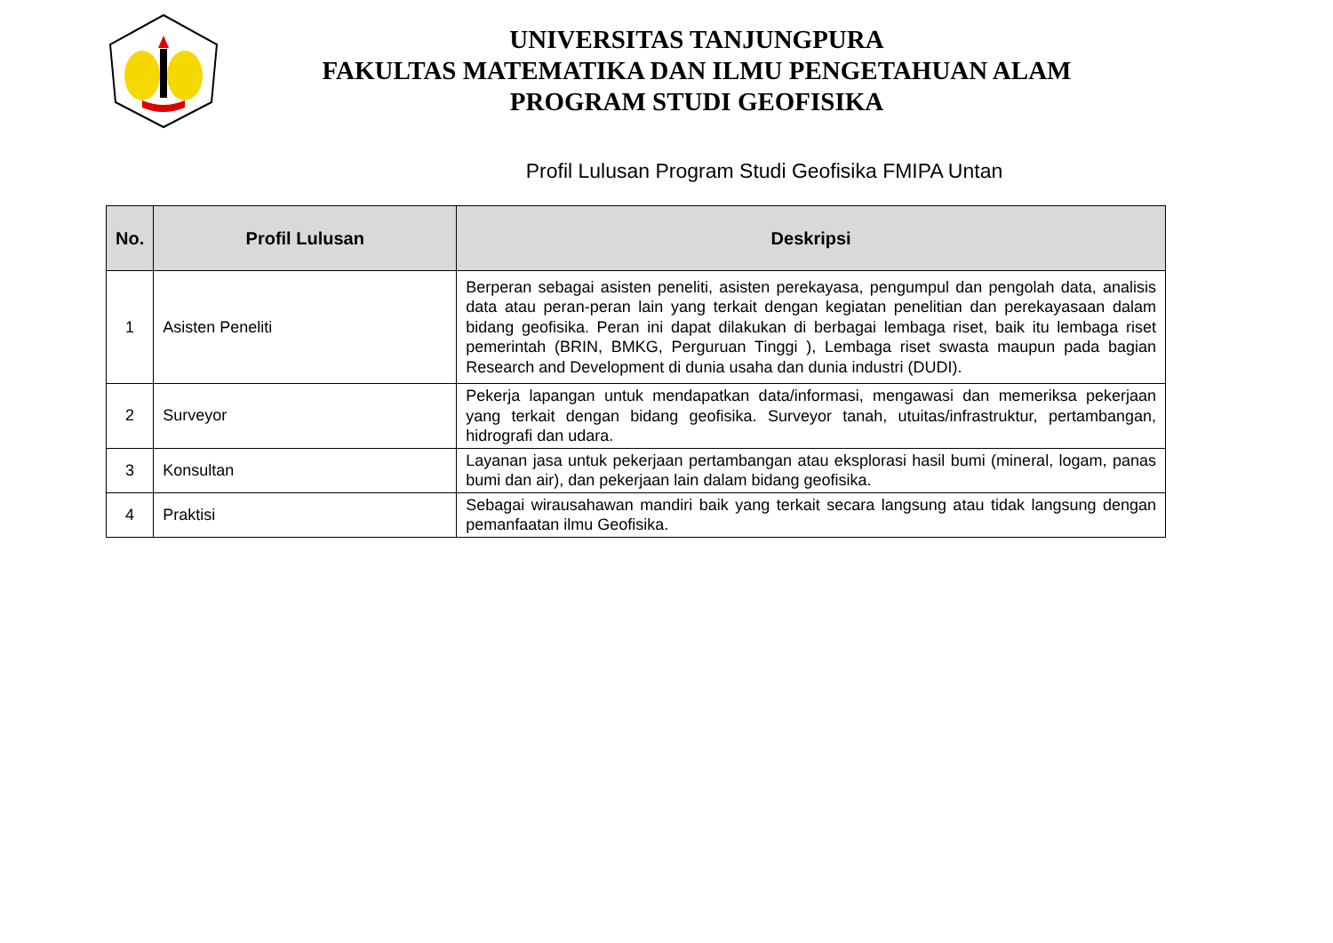UNIVERSITAS TANJUNGPURA
FAKULTAS MATEMATIKA DAN ILMU PENGETAHUAN ALAM
PROGRAM STUDI GEOFISIKA
Profil Lulusan Program Studi Geofisika FMIPA Untan
| No. | Profil Lulusan | Deskripsi |
| --- | --- | --- |
| 1 | Asisten Peneliti | Berperan sebagai asisten peneliti, asisten perekayasa, pengumpul dan pengolah data, analisis data atau peran-peran lain yang terkait dengan kegiatan penelitian dan perekayasaan dalam bidang geofisika. Peran ini dapat dilakukan di berbagai lembaga riset, baik itu lembaga riset pemerintah (BRIN, BMKG, Perguruan Tinggi ), Lembaga riset swasta maupun pada bagian Research and Development di dunia usaha dan dunia industri (DUDI). |
| 2 | Surveyor | Pekerja lapangan untuk mendapatkan data/informasi, mengawasi dan memeriksa pekerjaan yang terkait dengan bidang geofisika. Surveyor tanah, utuitas/infrastruktur, pertambangan, hidrografi dan udara. |
| 3 | Konsultan | Layanan jasa untuk pekerjaan pertambangan atau eksplorasi hasil bumi (mineral, logam, panas bumi dan air), dan pekerjaan lain dalam bidang geofisika. |
| 4 | Praktisi | Sebagai wirausahawan mandiri baik yang terkait secara langsung atau tidak langsung dengan pemanfaatan ilmu Geofisika. |